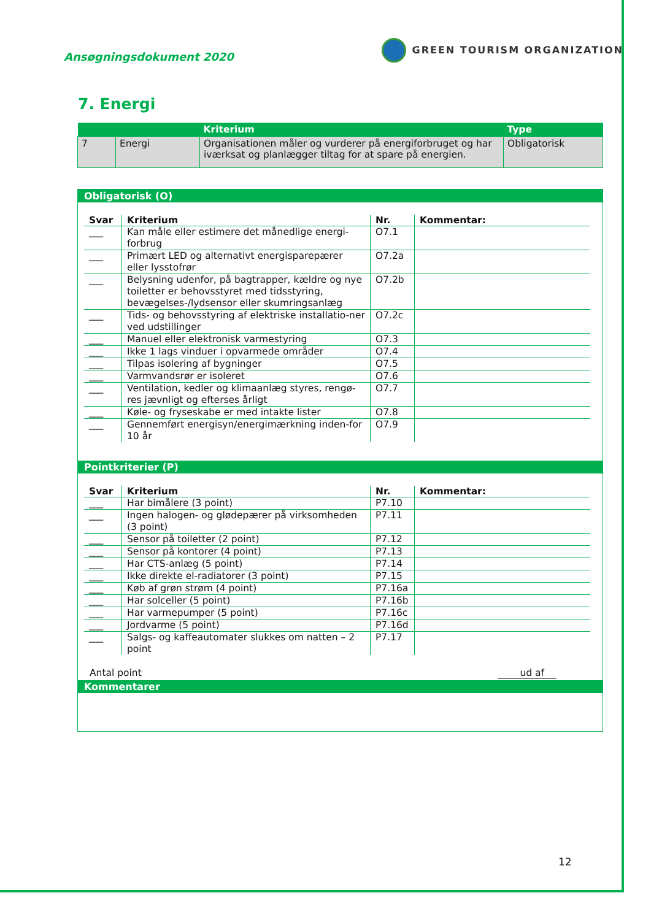Ansøgningsdokument 2020
GREEN TOURISM ORGANIZATION
7. Energi
| | | Kriterium | Type |
| --- | --- | --- | --- |
| 7 | Energi | Organisationen måler og vurderer på energiforbruget og har iværksat og planlægger tiltag for at spare på energien. | Obligatorisk |
Obligatorisk (O)
| Svar | Kriterium | Nr. | Kommentar: |
| --- | --- | --- | --- |
| ___ | Kan måle eller estimere det månedlige energi-forbrug | O7.1 | |
| ___ | Primært LED og alternativt energisparepærer eller lysstofrør | O7.2a | |
| ___ | Belysning udenfor, på bagtrapper, kældre og nye toiletter er behovsstyret med tidsstyring, bevægelses-/lydsensor eller skumringsanlæg | O7.2b | |
| ___ | Tids- og behovsstyring af elektriske installatio-ner ved udstillinger | O7.2c | |
| ___ | Manuel eller elektronisk varmestyring | O7.3 | |
| ___ | Ikke 1 lags vinduer i opvarmede områder | O7.4 | |
| ___ | Tilpas isolering af bygninger | O7.5 | |
| ___ | Varmvandsrør er isoleret | O7.6 | |
| ___ | Ventilation, kedler og klimaanlæg styres, rengø-res jævnligt og efterses årligt | O7.7 | |
| ___ | Køle- og fryseskabe er med intakte lister | O7.8 | |
| ___ | Gennemført energisyn/energimærkning inden-for 10 år | O7.9 | |
Pointkriterier (P)
| Svar | Kriterium | Nr. | Kommentar: |
| --- | --- | --- | --- |
| ___ | Har bimålere (3 point) | P7.10 | |
| ___ | Ingen halogen- og glødepærer på virksomheden (3 point) | P7.11 | |
| ___ | Sensor på toiletter (2 point) | P7.12 | |
| ___ | Sensor på kontorer (4 point) | P7.13 | |
| ___ | Har CTS-anlæg (5 point) | P7.14 | |
| ___ | Ikke direkte el-radiatorer (3 point) | P7.15 | |
| ___ | Køb af grøn strøm (4 point) | P7.16a | |
| ___ | Har solceller (5 point) | P7.16b | |
| ___ | Har varmepumper (5 point) | P7.16c | |
| ___ | Jordvarme (5 point) | P7.16d | |
| ___ | Salgs- og kaffeautomater slukkes om natten – 2 point | P7.17 | |
Antal point ud af
Kommentarer
12